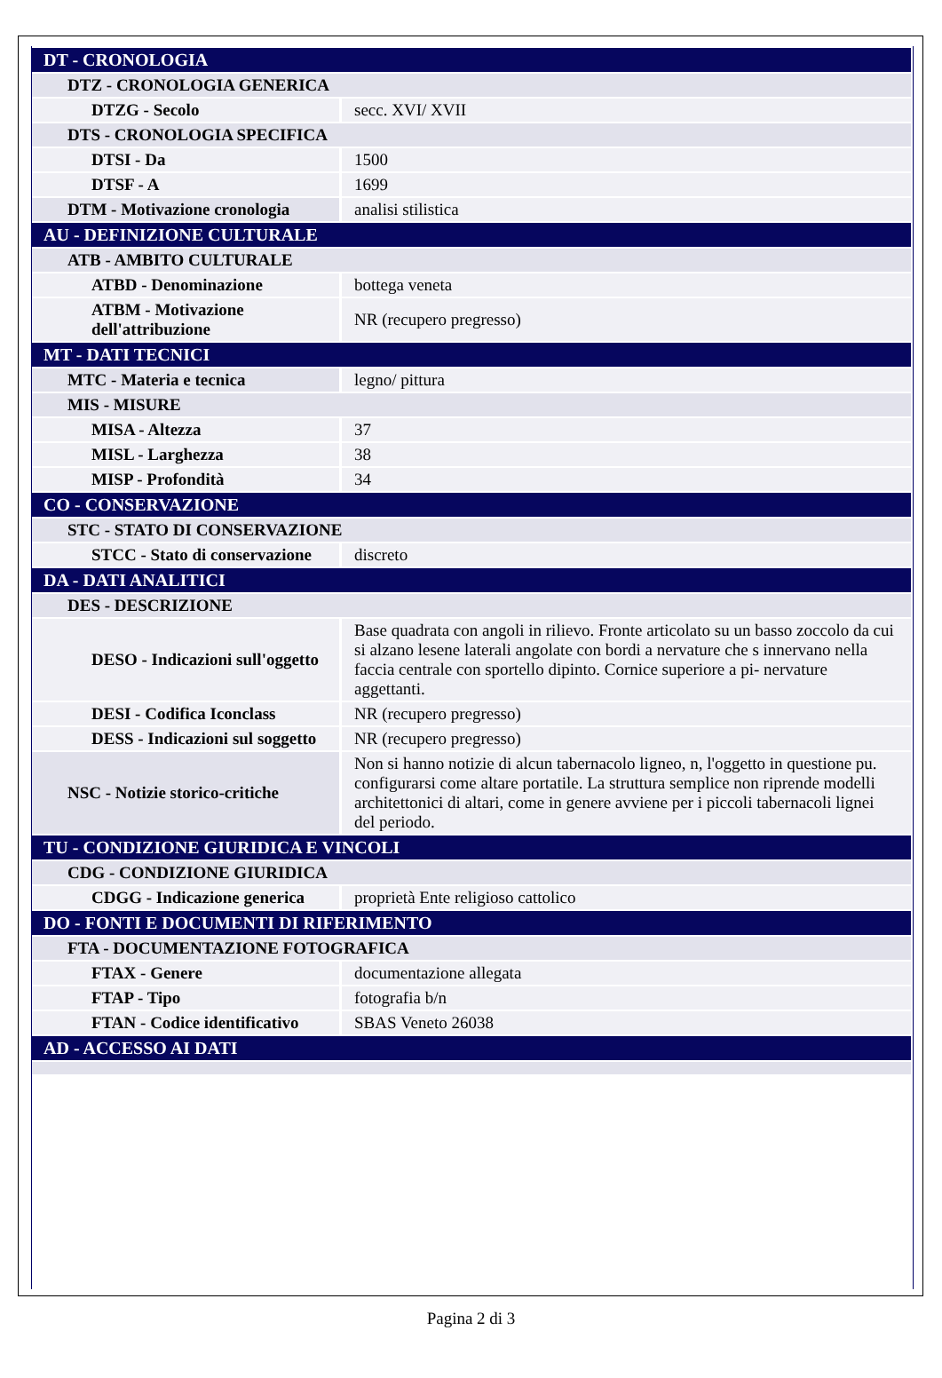| DT - CRONOLOGIA | |
| DTZ - CRONOLOGIA GENERICA | |
| DTZG - Secolo | secc. XVI/ XVII |
| DTS - CRONOLOGIA SPECIFICA | |
| DTSI - Da | 1500 |
| DTSF - A | 1699 |
| DTM - Motivazione cronologia | analisi stilistica |
| AU - DEFINIZIONE CULTURALE | |
| ATB - AMBITO CULTURALE | |
| ATBD - Denominazione | bottega veneta |
| ATBM - Motivazione dell'attribuzione | NR (recupero pregresso) |
| MT - DATI TECNICI | |
| MTC - Materia e tecnica | legno/ pittura |
| MIS - MISURE | |
| MISA - Altezza | 37 |
| MISL - Larghezza | 38 |
| MISP - Profondità | 34 |
| CO - CONSERVAZIONE | |
| STC - STATO DI CONSERVAZIONE | |
| STCC - Stato di conservazione | discreto |
| DA - DATI ANALITICI | |
| DES - DESCRIZIONE | |
| DESO - Indicazioni sull'oggetto | Base quadrata con angoli in rilievo. Fronte articolato su un basso zoccolo da cui si alzano lesene laterali angolate con bordi a nervature che s innervano nella faccia centrale con sportello dipinto. Cornice superiore a pi- nervature aggettanti. |
| DESI - Codifica Iconclass | NR (recupero pregresso) |
| DESS - Indicazioni sul soggetto | NR (recupero pregresso) |
| NSC - Notizie storico-critiche | Non si hanno notizie di alcun tabernacolo ligneo, n, l'oggetto in questione pu. configurarsi come altare portatile. La struttura semplice non riprende modelli architettonici di altari, come in genere avviene per i piccoli tabernacoli lignei del periodo. |
| TU - CONDIZIONE GIURIDICA E VINCOLI | |
| CDG - CONDIZIONE GIURIDICA | |
| CDGG - Indicazione generica | proprietà Ente religioso cattolico |
| DO - FONTI E DOCUMENTI DI RIFERIMENTO | |
| FTA - DOCUMENTAZIONE FOTOGRAFICA | |
| FTAX - Genere | documentazione allegata |
| FTAP - Tipo | fotografia b/n |
| FTAN - Codice identificativo | SBAS Veneto 26038 |
| AD - ACCESSO AI DATI | |
Pagina 2 di 3